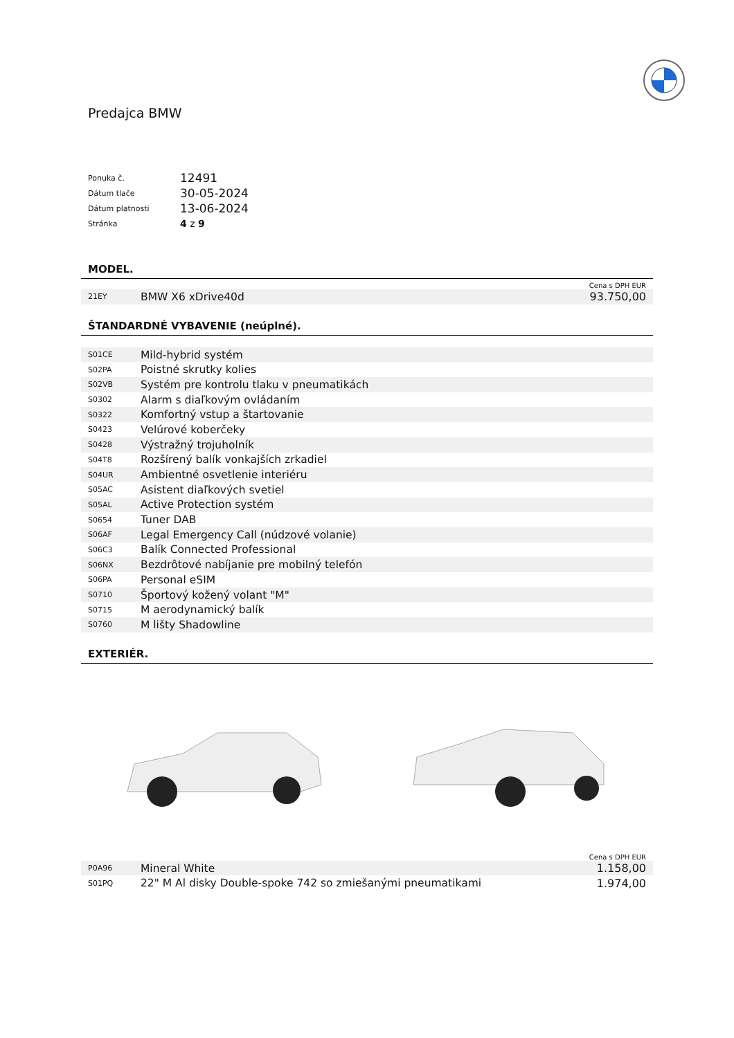Predajca BMW
| Ponuka č. | 12491 |
| Dátum tlače | 30-05-2024 |
| Dátum platnosti | 13-06-2024 |
| Stránka | 4 z 9 |
MODEL.
Cena s DPH EUR
| 21EY | BMW X6 xDrive40d | 93.750,00 |
ŠTANDARDNÉ VYBAVENIE (neúplné).
| S01CE | Mild-hybrid systém |
| S02PA | Poistné skrutky kolies |
| S02VB | Systém pre kontrolu tlaku v pneumatikách |
| S0302 | Alarm s diaľkovým ovládaním |
| S0322 | Komfortný vstup a štartovanie |
| S0423 | Velúrové koberčeky |
| S0428 | Výstražný trojuholník |
| S04T8 | Rozšírený balík vonkajších zrkadiel |
| S04UR | Ambientné osvetlenie interiéru |
| S05AC | Asistent diaľkových svetiel |
| S05AL | Active Protection systém |
| S0654 | Tuner DAB |
| S06AF | Legal Emergency Call (núdzové volanie) |
| S06C3 | Balík Connected Professional |
| S06NX | Bezdrôtové nabíjanie pre mobilný telefón |
| S06PA | Personal eSIM |
| S0710 | Športový kožený volant "M" |
| S0715 | M aerodynamický balík |
| S0760 | M lišty Shadowline |
EXTERIÉR.
Cena s DPH EUR
| P0A96 | Mineral White | 1.158,00 |
| S01PQ | 22" M Al disky Double-spoke 742 so zmiešanými pneumatikami | 1.974,00 |